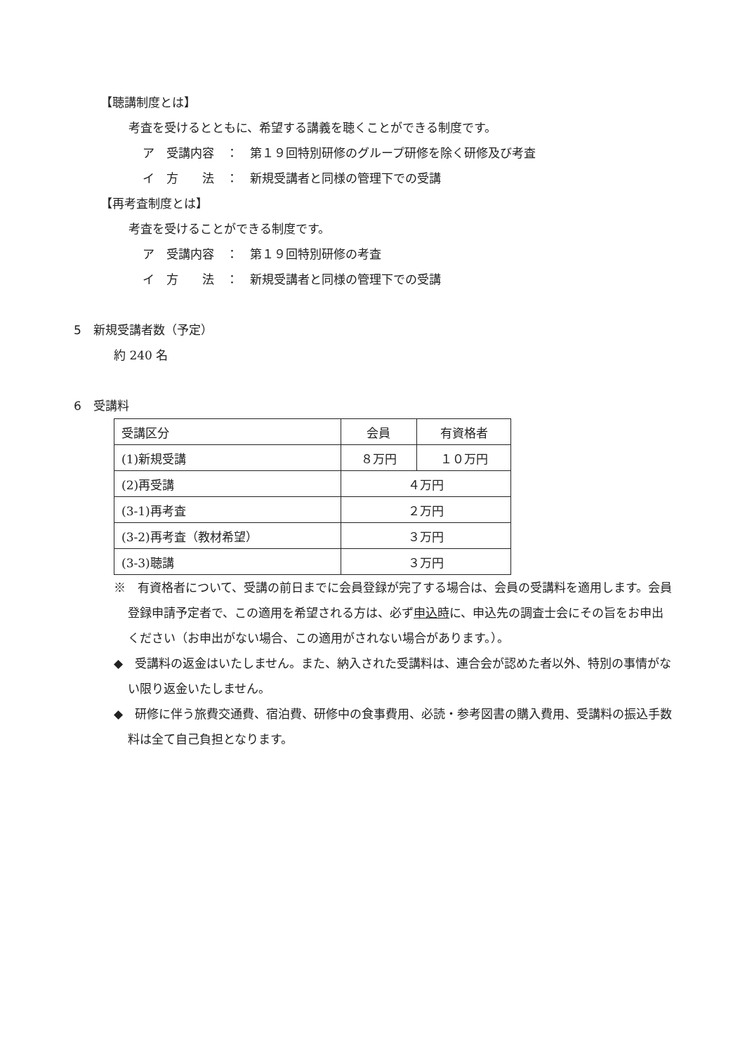【聴講制度とは】
考査を受けるとともに、希望する講義を聴くことができる制度です。
ア　受講内容　：　第１９回特別研修のグループ研修を除く研修及び考査
イ　方　　法　：　新規受講者と同様の管理下での受講
【再考査制度とは】
考査を受けることができる制度です。
ア　受講内容　：　第１９回特別研修の考査
イ　方　　法　：　新規受講者と同様の管理下での受講
5　新規受講者数（予定）
約 240 名
6　受講料
| 受講区分 | 会員 | 有資格者 |
| --- | --- | --- |
| (1)新規受講 | ８万円 | １０万円 |
| (2)再受講 | ４万円 | |
| (3-1)再考査 | ２万円 | |
| (3-2)再考査（教材希望） | ３万円 | |
| (3-3)聴講 | ３万円 | |
※　有資格者について、受講の前日までに会員登録が完了する場合は、会員の受講料を適用します。会員登録申請予定者で、この適用を希望される方は、必ず申込時に、申込先の調査士会にその旨をお申出ください（お申出がない場合、この適用がされない場合があります。）。
◆　受講料の返金はいたしません。また、納入された受講料は、連合会が認めた者以外、特別の事情がない限り返金いたしません。
◆　研修に伴う旅費交通費、宿泊費、研修中の食事費用、必読・参考図書の購入費用、受講料の振込手数料は全て自己負担となります。